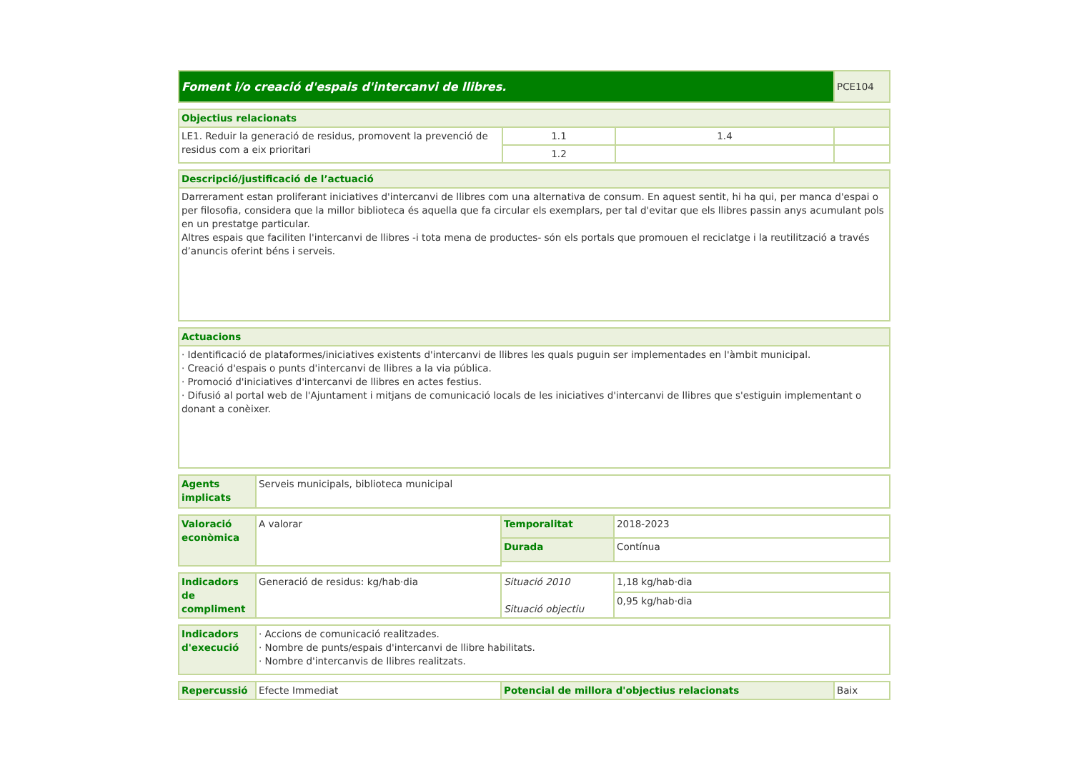| Foment i/o creació d'espais d'intercanvi de llibres. | PCE104 |
| Objectius relacionats | | | |
| LE1. Reduir la generació de residus, promovent la prevenció de residus com a eix prioritari | 1.1 | 1.4 | |
| | 1.2 | | |
| Descripció/justificació de l’actuació |
| Darrerament estan proliferant iniciatives d'intercanvi de llibres com una alternativa de consum. En aquest sentit, hi ha qui, per manca d'espai o per filosofia, considera que la millor biblioteca és aquella que fa circular els exemplars, per tal d'evitar que els llibres passin anys acumulant pols en un prestatge particular. Altres espais que faciliten l'intercanvi de llibres -i tota mena de productes- són els portals que promouen el reciclatge i la reutilització a través d’anuncis oferint béns i serveis. |
| Actuacions |
| · Identificació de plataformes/iniciatives existents d'intercanvi de llibres les quals puguin ser implementades en l'àmbit municipal. · Creació d'espais o punts d'intercanvi de llibres a la via pública. · Promoció d'iniciatives d'intercanvi de llibres en actes festius. · Difusió al portal web de l'Ajuntament i mitjans de comunicació locals de les iniciatives d'intercanvi de llibres que s'estiguin implementant o donant a conèixer. |
| Agents implicats | Serveis municipals, biblioteca municipal |
| Valoració econòmica | A valorar | Temporalitat | 2018-2023 |
| | | Durada | Contínua |
| Indicadors de compliment | Generació de residus: kg/hab·dia | Situació 2010 Situació objectiu | 1,18 kg/hab·dia |
| | | | 0,95 kg/hab·dia |
| Indicadors d'execució | · Accions de comunicació realitzades. · Nombre de punts/espais d'intercanvi de llibre habilitats. · Nombre d'intercanvis de llibres realitzats. |
| Repercussió | Efecte Immediat | Potencial de millora d'objectius relacionats | Baix |